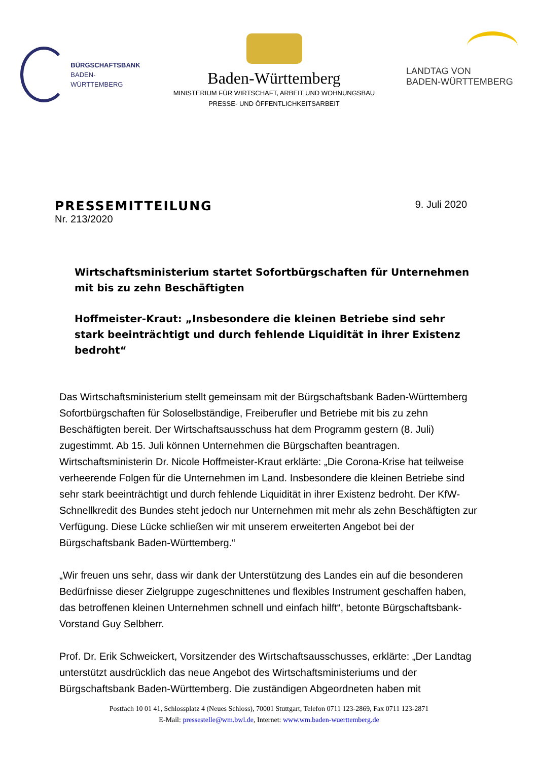BÜRGSCHAFTSBANK
BADEN-WÜRTTEMBERG
Baden-Württemberg
MINISTERIUM FÜR WIRTSCHAFT, ARBEIT UND WOHNUNGSBAU
PRESSE- UND ÖFFENTLICHKEITSARBEIT
LANDTAG VON
BADEN-WÜRTTEMBERG
PRESSEMITTEILUNG
Nr. 213/2020
9. Juli 2020
Wirtschaftsministerium startet Sofortbürgschaften für Unternehmen mit bis zu zehn Beschäftigten
Hoffmeister-Kraut: „Insbesondere die kleinen Betriebe sind sehr stark beeinträchtigt und durch fehlende Liquidität in ihrer Existenz bedroht“
Das Wirtschaftsministerium stellt gemeinsam mit der Bürgschaftsbank Baden-Württemberg Sofortbürgschaften für Soloselbständige, Freiberufler und Betriebe mit bis zu zehn Beschäftigten bereit. Der Wirtschaftsausschuss hat dem Programm gestern (8. Juli) zugestimmt. Ab 15. Juli können Unternehmen die Bürgschaften beantragen. Wirtschaftsministerin Dr. Nicole Hoffmeister-Kraut erklärte: „Die Corona-Krise hat teilweise verheerende Folgen für die Unternehmen im Land. Insbesondere die kleinen Betriebe sind sehr stark beeinträchtigt und durch fehlende Liquidität in ihrer Existenz bedroht. Der KfW-Schnellkredit des Bundes steht jedoch nur Unternehmen mit mehr als zehn Beschäftigten zur Verfügung. Diese Lücke schließen wir mit unserem erweiterten Angebot bei der Bürgschaftsbank Baden-Württemberg.“
„Wir freuen uns sehr, dass wir dank der Unterstützung des Landes ein auf die besonderen Bedürfnisse dieser Zielgruppe zugeschnittenes und flexibles Instrument geschaffen haben, das betroffenen kleinen Unternehmen schnell und einfach hilft“, betonte Bürgschaftsbank-Vorstand Guy Selbherr.
Prof. Dr. Erik Schweickert, Vorsitzender des Wirtschaftsausschusses, erklärte: „Der Landtag unterstützt ausdrücklich das neue Angebot des Wirtschaftsministeriums und der Bürgschaftsbank Baden-Württemberg. Die zuständigen Abgeordneten haben mit
Postfach 10 01 41, Schlossplatz 4 (Neues Schloss), 70001 Stuttgart, Telefon 0711 123-2869, Fax 0711 123-2871
E-Mail: pressestelle@wm.bwl.de, Internet: www.wm.baden-wuerttemberg.de